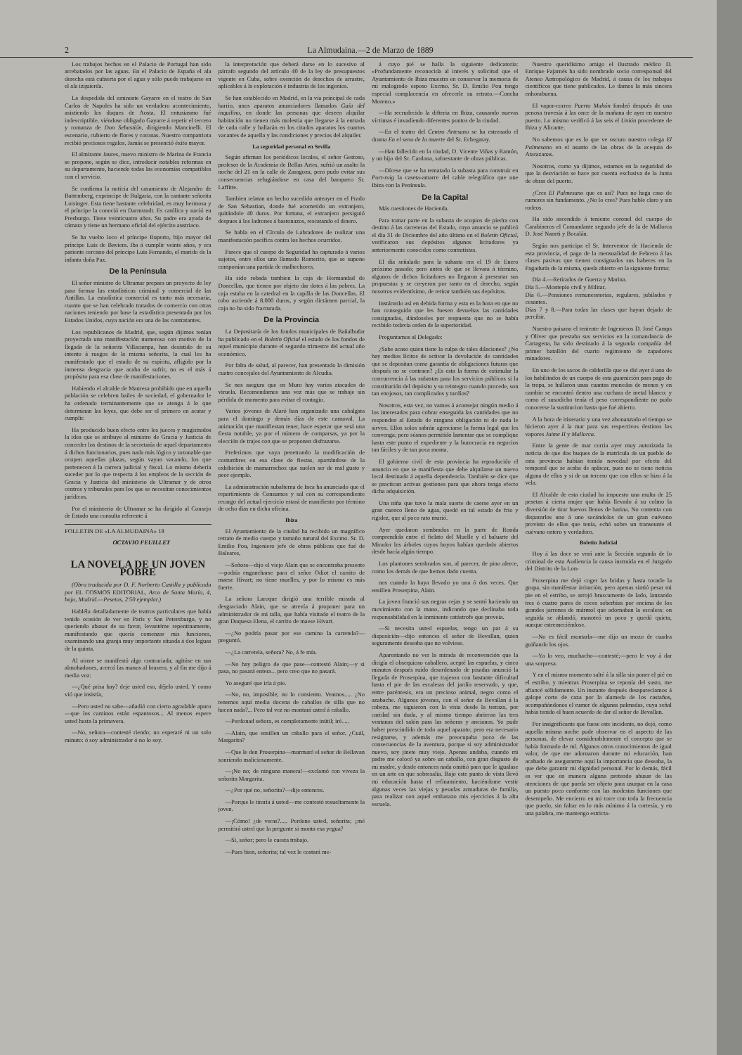2 La Almudaina.—2 de Marzo de 1889
Los trabajos hechos en el Palacio de Portugal han sido arrebatados por las aguas. En el Palacio de España el ala derecha está cubierta por el agua y sólo puede trabajarse en el ala izquierda.
La despedida del eminente Gayarre en el teatro de San Carlos de Napoles ha sido un verdadero acontecimiento, asistiendo los duques de Aosta. El entusiasmo fué indescriptible, viéndose obligado Gayarre á repetir el terceto y romanza de Don Sebastián, dirigiendo Mancinelli. El escenario, cubierto de flores y coronas. Nuestro compatriota recibió preciosos regalos. Jamás se presenció éxito mayor.
El almirante Jaures, nuevo ministro de Marina de Francia se propone, según se dice, introducir notables reformas en su departamento, haciendo todas las economías compatibles con el servicio.
Se confirma la noticia del casamiento de Alejandro de Battemberg, exprincipe de Bulgaria, con la cantante señorita Loisinger. Esta tiene bastante celebridad, es muy hermosa y el príncipe la conoció en Darmstadt. Es católica y nació en Presburgo. Tiene veinticuatro años. Su padre era ayuda de cámara y tiene un hermano oficial del ejército austriaco.
Se ha vuelto loco el príncipe Ruperto, hijo mayor del príncipe Luis de Baviera. Iba á cumplir veinte años, y era pariente cercano del príncipe Luis Fernando, el marido de la infanta doña Paz.
De la Península
El señor ministro de Ultramar prepara un proyecto de ley para formar las estadísticas criminal y comercial de las Antillas. La estadística comercial es tanto más necesaria, cuanto que se han celebrado tratados de comercio con otras naciones teniendo por base la estadística presentada por los Estados Unidos, cuya nación era una de las contratantes.
Los republicanos de Madrid, que, según dijimos tenían proyectada una manifestación numerosa con motivo de la llegada de la señorita Villacampa, han desistido de su intento á ruegos de la misma señorita, la cual les ha manifestado que el estado de su espíritu, afligido por la inmensa desgracia que acaba de sufrir, no es el más á propósito para esa clase de manifestaciones.
Habiendo el alcalde de Manresa prohibido que en aquella población se celebren bailes de sociedad, el gobernador le ha ordenado terminantemente que se atenga á lo que determinan las leyes, que debe ser el primero en acatar y cumplir.
Ha producido buen efecto entre los jueces y magistrados la idea que se atribuye al ministro de Gracia y Justicia de conceder los destinos de la secretaría de aquel departamento á dichos funcionarios, pues nada más lógico y razonable que ocupen aquellas plazas, según vayan vacando, los que pertenecen á la carrera judicial y fiscal. Lo mismo debería suceder por lo que respecta á los empleos de la sección de Gracia y Justicia del ministerio de Ultramar y de otros centros y tribunales para los que se necesitan conocimientos jurídicos.
Por el ministerio de Ultramar se ha dirigido al Consejo de Estado una consulta referente á
FOLLETIN DE «LA ALMUDAINA» 18
OCTAVIO FEUILLET
LA NOVELA DE UN JOVEN POBRE
(Obra traducida por D. F. Norberto Castilla y publicada por EL COSMOS EDITORIAL, Arco de Santa María, 4, bajo, Madrid.—Pesetas, 2'50 ejemplar.)
Habléla detalladamente de teatros particulares que había tenido ocasión de ver en París y San Petersburgo, y no queriendo abusar de su favor, levantéme repentinamente, manifestando que quería comenzar mis funciones, examinando una granja muy importante situada á dos leguas de la quinta.
Al oirme se manifestó algo contrariada; agitóse en sus almohadones, acercó las manos al brasero, y al fin me dijo á media voz:
—¿Qué prisa hay? deje usted eso, déjelo usted. Y como vió que insistía,
—Pero usted no sabe—añadió con cierto agradable apuro—que los caminos están espantosos... Al menos espere usted hasta la primavera.
—No, señora—contesté riendo; no esperaré ni un solo minuto: ó soy administrador ó no lo soy.
la interpretación que deberá darse en lo sucesivo al párrafo segundo del artículo 40 de la ley de presupuestos vigente en Cuba, sobre exención de derechos de arrastre, aplicables á la explotación é industria de los ingenios.
Se han establecido en Madrid, en la vía principal de cada barrio, unos aparatos anunciadores llamados Guía del inquilino, en donde las personas que deseen alquilar habitación no tienen más molestia que llegarse á la entrada de cada calle y hallarán en los citados aparatos los cuartos vacantes de aquella y las condiciones y precios del alquiler.
La seguridad personal en Sevilla
Según afirman los periódicos locales, el señor Gestoso, profesor de la Academia de Bellas Artes, sufrió un asalto la noche del 21 en la calle de Zaragoza, pero pudo evitar sus consecuencias refugiándose en casa del banquero Sr. Laffitte.
Tambien relatan un hecho sucedido anteayer en el Prado de San Sebastian, donde fué acometido un extranjero, quitándole 40 duros. Por fortuna, el extranjero persiguió despues á los ladrones á bastonazos, rescatando el dinero.
Se habla en el Círculo de Labradores de realizar una manifestación pacífica contra los hechos ocurridos.
Parece que el cuerpo de Seguridad ha capturado á varios sujetos, entre ellos uno llamado Romerito, que se supone componían una partida de malhechores.
Ha sido robada tambien la caja de Hermandad de Doncellas, que tienen por objeto dar dotes á las pobres. La caja estaba en la catedral en la capilla de las Doncellas. El robo asciende á 8.000 duros, y según dictámen parcial, la caja no ha sido fracturada.
De la Provincia
La Depositaría de los fondos municipales de Bañalbufar ha publicado en el Boletín Oficial el estado de los fondos de aquel municipio durante el segundo trimestre del actual año económico.
Por falta de salud, al parecer, han presentado la dimisión cuatro concejales del Ayuntamiento de Alcudia.
Se nos asegura que en Muro hay varios atacados de viruela. Recomendamos una vez más que se trabaje sin pérdida de momento para evitar el contagio.
Varios jóvenes de Alaró han organizado una cabalgata para el domingo y demás días de este carnaval. La animación que manifiestan tener, hace esperar que será una fiesta notable, ya por el número de comparsas, ya por la elección de trajes con que se proponen disfrazarse.
Preferimos que vaya penetrando la modificación de costumbres en esa clase de fiestas, apartándose de la exhibición de mamarrachos que suelen ser de mal gusto y peor ejemplo.
La administración subalterna de Inca ha anunciado que el repartimiento de Consumos y sal con su correspondiente recargo del actual ejercicio estará de manifiesto por término de ocho días en dicha oficina.
Ibiza
El Ayuntamiento de la ciudad ha recibido un magnífico retrato de medio cuerpo y tamaño natural del Excmo. Sr. D. Emilio Pou, Ingeniero jefe de obras públicas que fué de Baleares,
—Señora—dijo el viejo Alain que se encontraba presente—podría engancharse para el señor Odiot el carrito de maese Hivart; no tiene muelles, y por lo mismo es más fuerte.
La señora Laroque dirigió una terrible mirada al desgraciado Alain, que se atrevía á proponer para un administrador de mi talla, que había visitado el teatro de la gran Duquesa Elena, el carrito de maese Hivart.
—¿No podría pasar por ese camino la carretela?—preguntó.
—¿La carretela, señora? No, á fe mía.
—No hay peligro de que pase—contestó Alain;—y si pasa, no pasará entera... pero creo que no pasará.
Yo aseguré que iría á pie.
—No, no, imposible; no lo consiento. Veamos..... ¿No tenemos aquí media docena de caballos de silla que no hacen nada?... Pero tal vez no montará usted á caballo.
—Perdonad señora, es completamente inútil; iré.....
—Alain, que ensillen un caballo para el señor. ¿Cuál, Margarita?
—Que le den Proserpina—murmuró el señor de Bellavan sonriendo maliciosamente.
—¡No no; de ninguna manera!—exclamó con viveza la señorita Margarita.
—¿Por qué no, señorita?—dije entonces.
—Porque le tiraría á usted—me contestó resueltamente la joven.
—¡Cómo! ¿de veras?..... Perdone usted, señorita; ¿mé permitirá usted que la pregunte si monta esa yegua?
—Sí, señor; pero le cuesta trabajo.
—Pues bien, señorita; tal vez le costará me-
á cuyo pié se halla la siguiente dedicatoria: «Profundamente reconocida al interés y solicitud que el Ayuntamiento de Ibiza muestra en conservar la memoria de mi malogrado esposo Excmo. Sr. D. Emilio Pou tengo especial complacencia en ofrecerle su retrato.—Concha Moreno.»
—Ha recrudecido la difteria en Ibiza, causando nuevas víctimas é invadiendo diferentes puntos de la ciudad.
—En el teatro del Centro Artesano se ha estrenado el drama En el seno de la muerte del Sr. Echegaray.
—Han fallecido en la ciudad, D. Vicente Viñas y Ramón, y un hijo del Sr. Cardona, sobrestante de obras públicas.
—Dícese que se ha rematado la subasta para construir en Port-roig la caseta-amarre del cable telegráfico que une Ibiza con la Península.
De la Capital
Más cuestiones de Hacienda.
Para tomar parte en la subasta de acopios de piedra con destino á las carreteras del Estado, cuyo anuncio se publicó el día 31 de Diciembre del año último en el Boletín Oficial, verificaron sus depósitos algunos licitadores ya anteriormente conocidos como contratistas.
El día señalado para la subasta era el 19 de Enero próximo pasado; pero antes de que se llevara á término, algunos de dichos licitadores no llegaron á presentar sus propuestas y se creyeron por tanto en el derecho, según nosotros evidentísimo, de retirar también sus depósitos.
Instáronlo así en debida forma y esta es la hora en que no han conseguido que les fuesen devueltas las cantidades consignadas, dándoseles por respuesta que no se había recibido todavía orden de la superioridad.
Preguntamos al Delegado:
¿Sabe acaso quien tiene la culpa de tales dilaciones? ¿No hay medios lícitos de activar la devolución de cantidades que se depositan como garantía de obligaciones futuras que después no se contraen? ¿Es esta la forma de estimular la concurrencia á las subastas para los servicios públicos si la constitución del depósito y su reintegro cuando procede, son tan enojosos, tan complicados y tardíos?
Nosotros, esta vez, no vamos á aconsejar ningún medio á los interesados para cobrar enseguida las cantidades que no responden al Estado de ninguna obligación ni de nada le sirven. Ellos solos sabrán agenciarse la forma legal que les convenga; pero séanos permitido lamentar que se complique hasta este punto el expediente y la burocracia en negocios tan fáciles y de tan poca monta.
El gobierno civil de esta provincia ha reproducido el anuncio en que se manifiesta que debe alquilarse un nuevo local destinado á aquella dependencia. También se dice que se practican activas gestiones para que ahora tenga efecto dicha adquisición.
Una niña que tuvo la mala suerte de caerse ayer en un gran cuenco lleno de agua, quedó en tal estado de frio y rigidez, que al poco rato murió.
Ayer quedaron sembrados en la parte de Ronda comprendida entre el fielato del Muelle y el baluarte del Mirador los árboles cuyos hoyos habían quedado abiertos desde hacía algún tiempo.
Los plantones sembrados son, al parecer, de pino alerce, como los demás de que hemos dado cuenta.
nos cuando la haya llevado yo una ó dos veces. Que ensillen Proserpina, Alain.
La joven frunció sus negras cejas y se sentó haciendo un movimiento con la mano, indicando que declinaba toda responsabilidad en la inminente catástrofe que preveía.
—Si necesita usted espuelas, tengo un par á su disposición—dijo entonces el señor de Bevallan, quien seguramente deseaba que no volviese.
Aparentando no ver la mirada de reconvención que la dirigía el obsequioso caballero, acepté las espuelas, y cinco minutos después ruido desordenado de pisadas anunció la llegada de Proserpina, que trajeron con bastante dificultad hasta el pie de las escaleras del jardín reservado, y que, entre paréntesis, era un precioso animal, negro como el azabache. Algunos jóvenes, con el señor de Bevallan á la cabeza, me siguieron con la vista desde la terraza, por caridad sin duda, y al mismo tiempo abrieron las tres ventanas del salón para las señoras y ancianos. Yo pude haber prescindido de todo aquel aparato; pero era necesario resignarse, y además me preocupaba poco de las consecuencias de la aventura, porque si soy administrador nuevo, soy jinete muy viejo. Apenas andaba, cuando mi padre me colocó ya sobre un caballo, con gran disgusto de mi madre, y desde entonces nada omitió para que le igualase en un arte en que sobresalía. Bajo este punto de vista llevó mi educación hasta el refinamiento, haciéndome vestir algunas veces las viejas y pesadas armaduras de familia, para realizar con aquel embarazo mis ejercicios á la alta escuela.
Nuestro queridísimo amigo el ilustrado médico D. Enrique Fajarnés ha sido nombrado socio corresponsal del Ateneo Antropológico de Madrid, á causa de los trabajos científicos que tiene publicados. Le damos la más sincera enhorabuena.
El vapor-correo Puerto Mahón fondeó después de una penosa travesía á las once de la mañana de ayer en nuestro puerto. Lo mismo verificó á las seis el Unión procedente de Ibiza y Alicante.
No sabemos que es lo que ve oscuro nuestro colega El Palmesano en el asunto de las obras de la acequia de Atarazanas.
Nosotros, como ya dijimos, estamos en la seguridad de que la desviación se hace por cuenta exclusiva de la Junta de obras del puerto.
¿Cree El Palmesano que es así? Pues no haga caso de rumores sin fundamento. ¿No lo cree? Pues hable claro y sin rodeos.
Ha sido ascendido á teniente coronel del cuerpo de Carabineros el Comandante segundo jefe de la de Mallorca D. José Naneti y Bocalán.
Según nos participa el Sr. Interventor de Hacienda de esta provincia, el pago de la mensualidad de Febrero á las clases pasivas que tienen consignados sus haberes en la Pagaduría de la misma, queda abierto en la siguiente forma:
Día 4.—Retirados de Guerra y Marina.
Día 5.—Montepío civil y Militar.
Día 6.—Pensiones remuneratorias, regulares, jubilados y cesantes.
Días 7 y 8.—Para todas las clases que hayan dejado de percibir.
Nuestro paisano el teniente de Ingenieros D. José Camps y Oliver que prestaba sus servicios en la comandancia de Cartagena, ha sido destinado á la segunda compañía del primer batallón del cuarto regimiento de zapadores minadores.
En uno de los sacos de calderilla que se dió ayer á uno de los habilitados de un cuerpo de esta guarnición para pago de la tropa, se hallaron unas cuantas monedas de menos y en cambio se encontró dentro una cuchara de metal blanco: y como el susodicho tenía el peso correspondiente no pudo conocerse la sustitucion hasta que fué abierto.
A la hora de itinerario y una vez abonanzado el tiempo se hicieron ayer á la mar para sus respectivos destinos los vapores Jaime II y Mallorca.
Entre la gente de mar corria ayer muy autorizada la noticia de que dos buques de la matrícula de un pueblo de esta provincia habían tenido novedad por efecto del temporal que se acaba de aplacar, pues no se tiene noticia alguna de ellos y si de un tercero que con ellos se hizo á la vela.
El Alcalde de esta ciudad ha impuesto una multa de 25 pesetas á cierta mujer que había llevado á su colmo la diversión de tirar huevos llenos de harina. No contenta con dispararlos uno á uno sacándolos de un gran cuévano provisto de ellos que tenía, echó sobre un transeunte el cuévano entero y verdadero.
Boletin Judicial
Hoy á las doce se verá ante la Sección segunda de lo criminal de esta Audiencia la causa instruida en el Juzgado del Distrito de la Lon-
Proserpina me dejó coger las bridas y hasta tocarle la grupa, sin manifestar irritación; pero apenas sintió pesar mi pie en el estribo, se arrojó bruscamente de lado, lanzando tres ó cuatro pares de coces soberbias por encima de los grandes jarrones de mármol que adornaban la escalera: en seguida se ablandó, manoteó un poco y quedó quieta, aunque estremeciéndose.
—No es fácil montarla—me dijo un mozo de cuadra guiñando los ojos.
—Ya lo veo, muchacho—contesté;—pero le voy á dar una sorpresa.
Y en el mismo momento salté á la silla sin poner el pié en el estribo, y mientras Proserpina se reponía del susto, me afiancé sólidamente. Un instante después desaparecíamos á galope corto de caza por la alameda de los castaños, acompañándonos el rumor de algunas palmadas, cuya señal había tenido el buen acuerdo de dar el señor de Bevallan.
Por insignificante que fuese este incidente, no dejó, como aquella misma noche pude observar en el aspecto de las personas, de elevar considerablemente el concepto que se había formado de mí. Algunos otros conocimientos de igual valor, de que me adornaron durante mi educación, han acabado de asegurarme aquí la importancia que deseaba, la que debe garantir mi dignidad personal. Por lo demás, fácil es ver que en manera alguna pretendo abusar de las atenciones de que pueda ser objeto para usurpar en la casa un puesto poco conforme con las modestas funciones que desempeño. Me encierro en mi torre con toda la frecuencia que puedo, sin faltar en lo más mínimo á la cortesía, y en una palabra, me mantengo estricta-